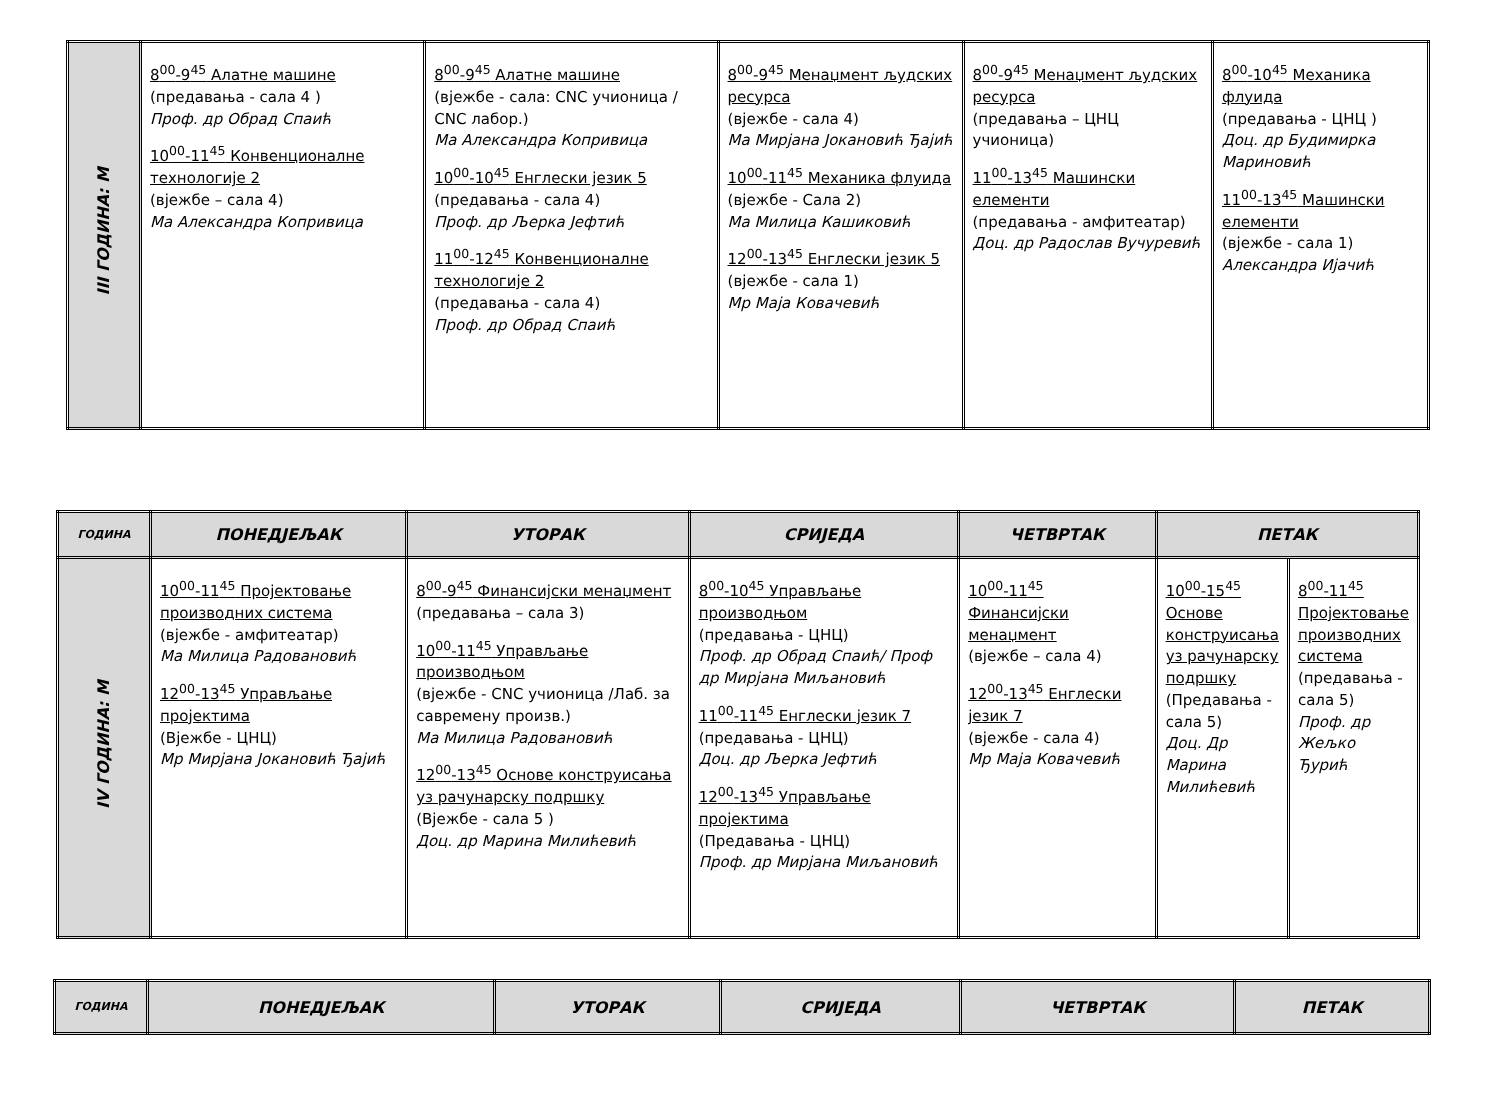| III ГОДИНА: М | 8<sup>00</sup>-9<sup>45</sup> Алатне машине (предавања - сала 4 ) Проф. др Обрад Спаић 10<sup>00</sup>-11<sup>45</sup> Конвенционалне технологије 2 (вјежбе – сала 4) Ма Александра Копривица | 8<sup>00</sup>-9<sup>45</sup> Алатне машине (вјежбе - сала: CNC учионица / CNC лабор.) Ма Александра Копривица 10<sup>00</sup>-10<sup>45</sup> Енглески језик 5 (предавања - сала 4) Проф. др Љерка Јефтић 11<sup>00</sup>-12<sup>45</sup> Конвенционалне технологије 2 (предавања - сала 4) Проф. др Обрад Спаић | 8<sup>00</sup>-9<sup>45</sup> Менаџмент људских ресурса (вјежбе - сала 4) Ма Мирјана Јокановић Ђајић 10<sup>00</sup>-11<sup>45</sup> Механика флуида (вјежбе - Сала 2) Ма Милица Кашиковић 12<sup>00</sup>-13<sup>45</sup> Енглески језик 5 (вјежбе - сала 1) Мр Маја Ковачевић | 8<sup>00</sup>-9<sup>45</sup> Менаџмент људских ресурса (предавања – ЦНЦ учионица) 11<sup>00</sup>-13<sup>45</sup> Машински елементи (предавања - амфитеатар) Доц. др Радослав Вучуревић | 8<sup>00</sup>-10<sup>45</sup> Механика флуида (предавања - ЦНЦ ) Доц. др Будимирка Мариновић 11<sup>00</sup>-13<sup>45</sup> Машински елементи (вјежбе - сала 1) Александра Ијачић |
| ГОДИНА | ПОНЕДЈЕЉАК | УТОРАК | СРИЈЕДА | ЧЕТВРТАК | ПЕТАК | |
| --- | --- | --- | --- | --- | --- | --- |
| IV ГОДИНА: М | 10<sup>00</sup>-11<sup>45</sup> Пројектовање производних система (вјежбе - амфитеатар) Ма Милица Радовановић 12<sup>00</sup>-13<sup>45</sup> Управљање пројектима (Вјежбе - ЦНЦ) Мр Мирјана Јокановић Ђајић | 8<sup>00</sup>-9<sup>45</sup> Финансијски менаџмент (предавања – сала 3) 10<sup>00</sup>-11<sup>45</sup> Управљање производњом (вјежбе - CNC учионица /Лаб. за савремену произв.) Ма Милица Радовановић 12<sup>00</sup>-13<sup>45</sup> Основе конструисања уз рачунарску подршку (Вјежбе - сала 5 ) Доц. др Марина Милићевић | 8<sup>00</sup>-10<sup>45</sup> Управљање производњом (предавања - ЦНЦ) Проф. др Обрад Спаић/ Проф др Мирјана Миљановић 11<sup>00</sup>-11<sup>45</sup> Енглески језик 7 (предавања - ЦНЦ) Доц. др Љерка Јефтић 12<sup>00</sup>-13<sup>45</sup> Управљање пројектима (Предавања - ЦНЦ) Проф. др Мирјана Миљановић | 10<sup>00</sup>-11<sup>45</sup> Финансијски менаџмент (вјежбе – сала 4) 12<sup>00</sup>-13<sup>45</sup> Енглески језик 7 (вјежбе - сала 4) Мр Маја Ковачевић | 10<sup>00</sup>-15<sup>45</sup> Основе конструисања уз рачунарску подршку (Предавања - сала 5) Доц. Др Марина Милићевић | 8<sup>00</sup>-11<sup>45</sup> Пројектовање производних система (предавања - сала 5) Проф. др Жељко Ђурић |
| ГОДИНА | ПОНЕДЈЕЉАК | УТОРАК | СРИЈЕДА | ЧЕТВРТАК | ПЕТАК |
| --- | --- | --- | --- | --- | --- |